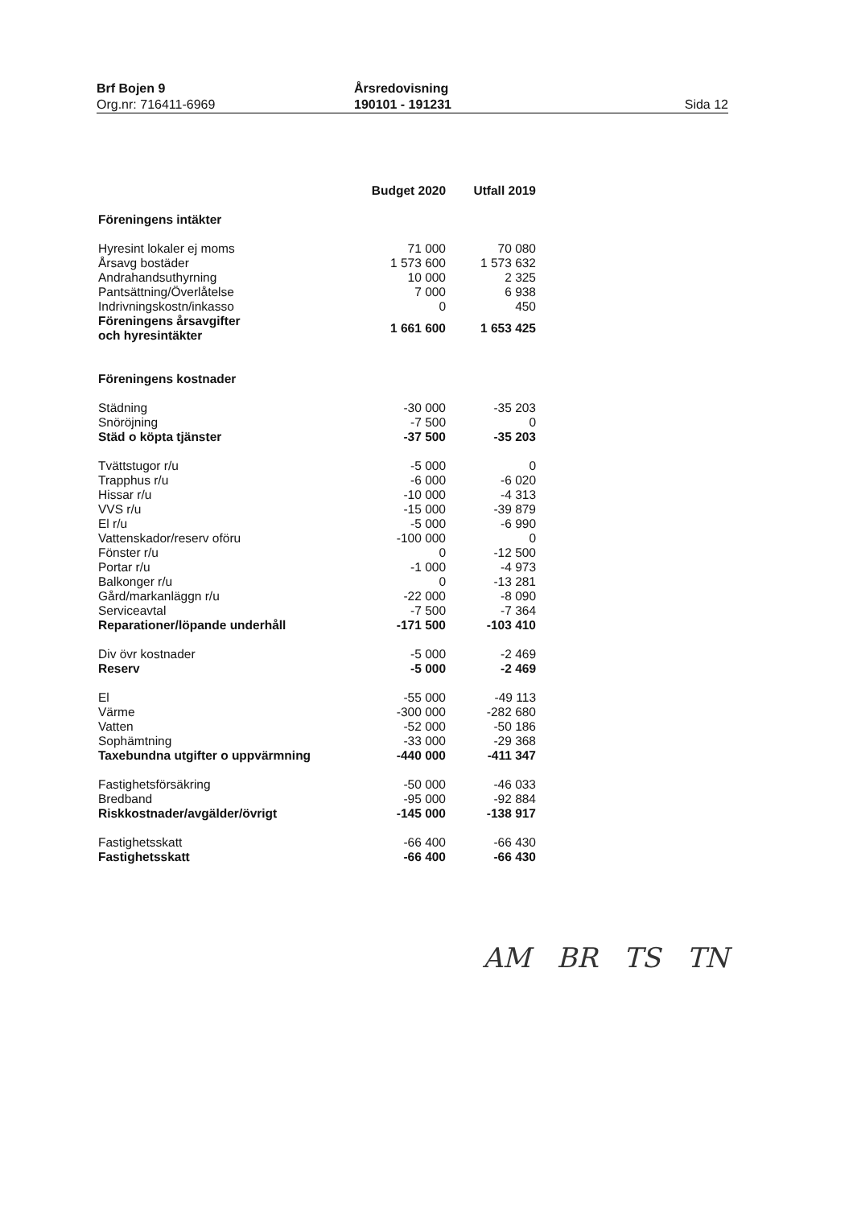Brf Bojen 9
Org.nr: 716411-6969
Årsredovisning
190101 - 191231
Sida 12
| | Budget 2020 | Utfall 2019 |
| --- | --- | --- |
| Föreningens intäkter | | |
| Hyresint lokaler ej moms | 71 000 | 70 080 |
| Årsavg bostäder | 1 573 600 | 1 573 632 |
| Andrahandsuthyrning | 10 000 | 2 325 |
| Pantsättning/Överlåtelse | 7 000 | 6 938 |
| Indrivningskostn/inkasso | 0 | 450 |
| Föreningens årsavgifter och hyresintäkter | 1 661 600 | 1 653 425 |
| Föreningens kostnader | | |
| Städning | -30 000 | -35 203 |
| Snöröjning | -7 500 | 0 |
| Städ o köpta tjänster | -37 500 | -35 203 |
| Tvättstugor r/u | -5 000 | 0 |
| Trapphus r/u | -6 000 | -6 020 |
| Hissar r/u | -10 000 | -4 313 |
| VVS r/u | -15 000 | -39 879 |
| El r/u | -5 000 | -6 990 |
| Vattenskador/reserv oföru | -100 000 | 0 |
| Fönster r/u | 0 | -12 500 |
| Portar r/u | -1 000 | -4 973 |
| Balkonger r/u | 0 | -13 281 |
| Gård/markanläggn r/u | -22 000 | -8 090 |
| Serviceavtal | -7 500 | -7 364 |
| Reparationer/löpande underhåll | -171 500 | -103 410 |
| Div övr kostnader | -5 000 | -2 469 |
| Reserv | -5 000 | -2 469 |
| El | -55 000 | -49 113 |
| Värme | -300 000 | -282 680 |
| Vatten | -52 000 | -50 186 |
| Sophämtning | -33 000 | -29 368 |
| Taxebundna utgifter o uppvärmning | -440 000 | -411 347 |
| Fastighetsförsäkring | -50 000 | -46 033 |
| Bredband | -95 000 | -92 884 |
| Riskkostnader/avgälder/övrigt | -145 000 | -138 917 |
| Fastighetsskatt | -66 400 | -66 430 |
| Fastighetsskatt | -66 400 | -66 430 |
AM BR TS TN